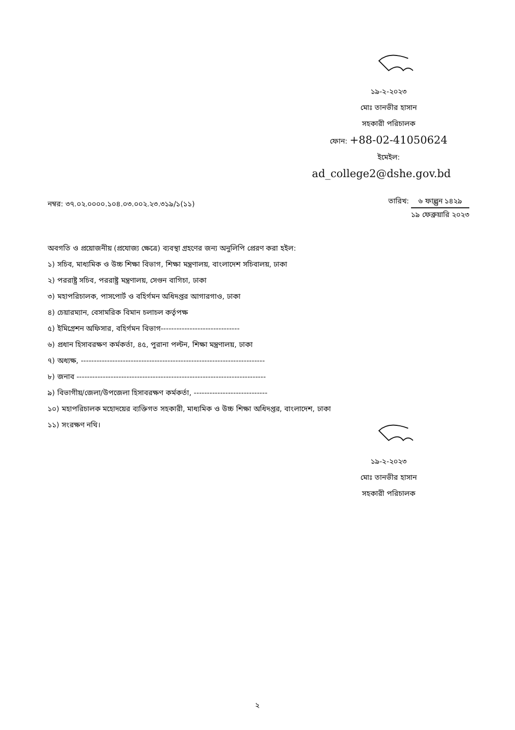১৯-২-২০২৩
মোঃ তানভীর হাসান
সহকারী পরিচালক
ফোন: +88-02-41050624
ইমেইল:
ad_college2@dshe.gov.bd
নম্বর: ৩৭.০২.০০০০.১০৪.০৩.০০২.২৩.৩১৯/১(১১)
তারিখ: ৬ ফাল্গুন ১৪২৯ ১৯ ফেব্রুয়ারি ২০২৩
অবগতি ও প্রয়োজনীয় (প্রযোজ্য ক্ষেত্রে) ব্যবস্থা গ্রহণের জন্য অনুলিপি প্রেরণ করা হইল:
১) সচিব, মাধ্যমিক ও উচ্চ শিক্ষা বিভাগ, শিক্ষা মন্ত্রণালয়, বাংলাদেশ সচিবালয়, ঢাকা
২) পররাষ্ট্র সচিব, পররাষ্ট্র মন্ত্রণালয়, সেগুন বাগিচা, ঢাকা
৩) মহাপরিচালক, পাসপোর্ট ও বহির্গমন অধিদপ্তর আগারগাও, ঢাকা
৪) চেয়ারম্যান, বেসামরিক বিমান চলাচল কর্তৃপক্ষ
৫) ইমিগ্রেশন অফিসার, বহির্গমন বিভাগ------------------------------
৬) প্রধান হিসাবরক্ষণ কর্মকর্তা, ৪৫, পুরানা পল্টন, শিক্ষা মন্ত্রণালয়, ঢাকা
৭) অধ্যক্ষ, ----------------------------------------------------------------------
৮) জনাব ------------------------------------------------------------------------
৯) বিভাগীয়/জেলা/উপজেলা হিসাবরক্ষণ কর্মকর্তা, ----------------------------
১০) মহাপরিচালক মহোদয়ের ব্যক্তিগত সহকারী, মাধ্যমিক ও উচ্চ শিক্ষা অধিদপ্তর, বাংলাদেশ, ঢাকা
১১) সংরক্ষণ নথি।
১৯-২-২০২৩
মোঃ তানভীর হাসান
সহকারী পরিচালক
২